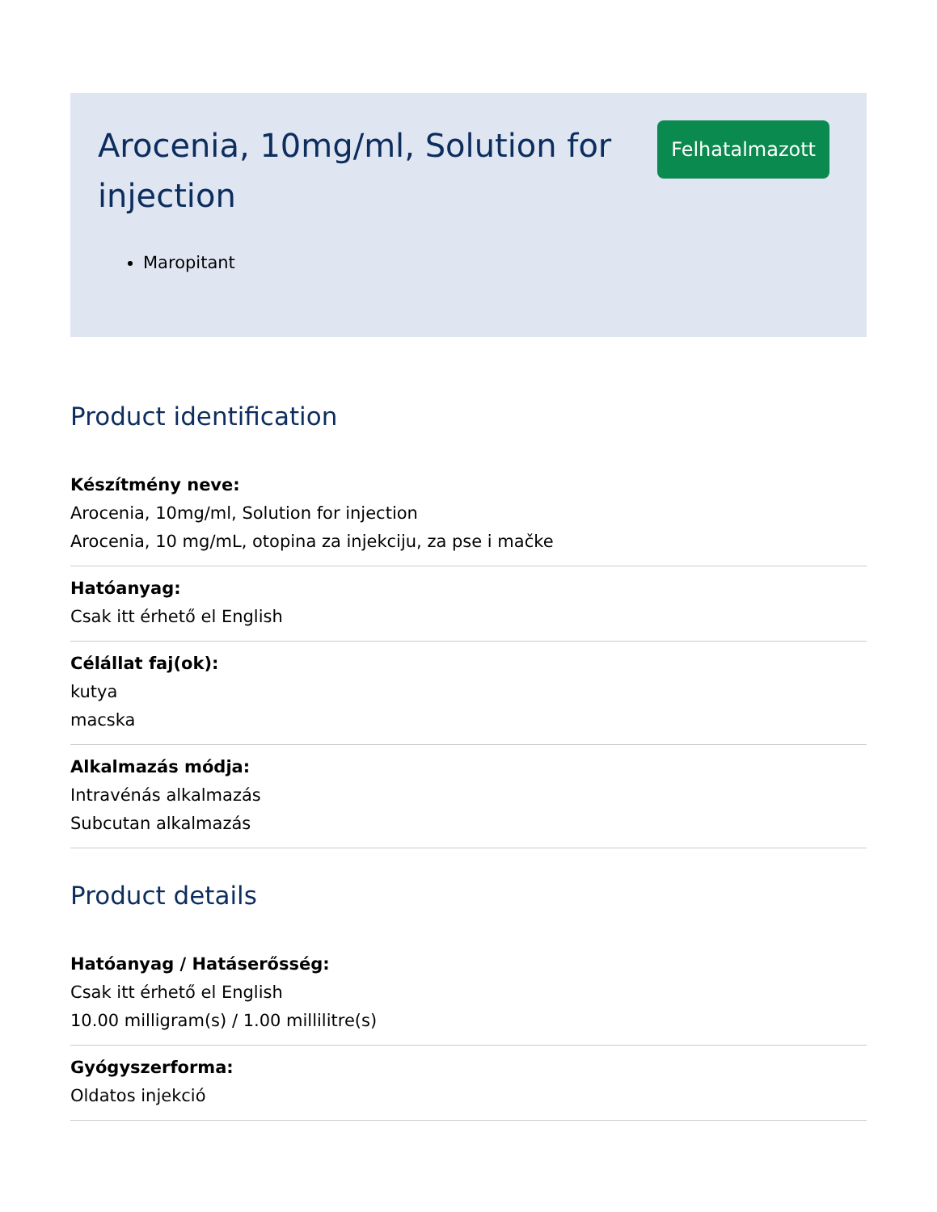Arocenia, 10mg/ml, Solution for injection
Felhatalmazott
Maropitant
Product identification
Készítmény neve:
Arocenia, 10mg/ml, Solution for injection
Arocenia, 10 mg/mL, otopina za injekciju, za pse i mačke
Hatóanyag:
Csak itt érhető el English
Célállat faj(ok):
kutya
macska
Alkalmazás módja:
Intravénás alkalmazás
Subcutan alkalmazás
Product details
Hatóanyag / Hatáserősség:
Csak itt érhető el English
10.00 milligram(s) / 1.00 millilitre(s)
Gyógyszerforma:
Oldatos injekció